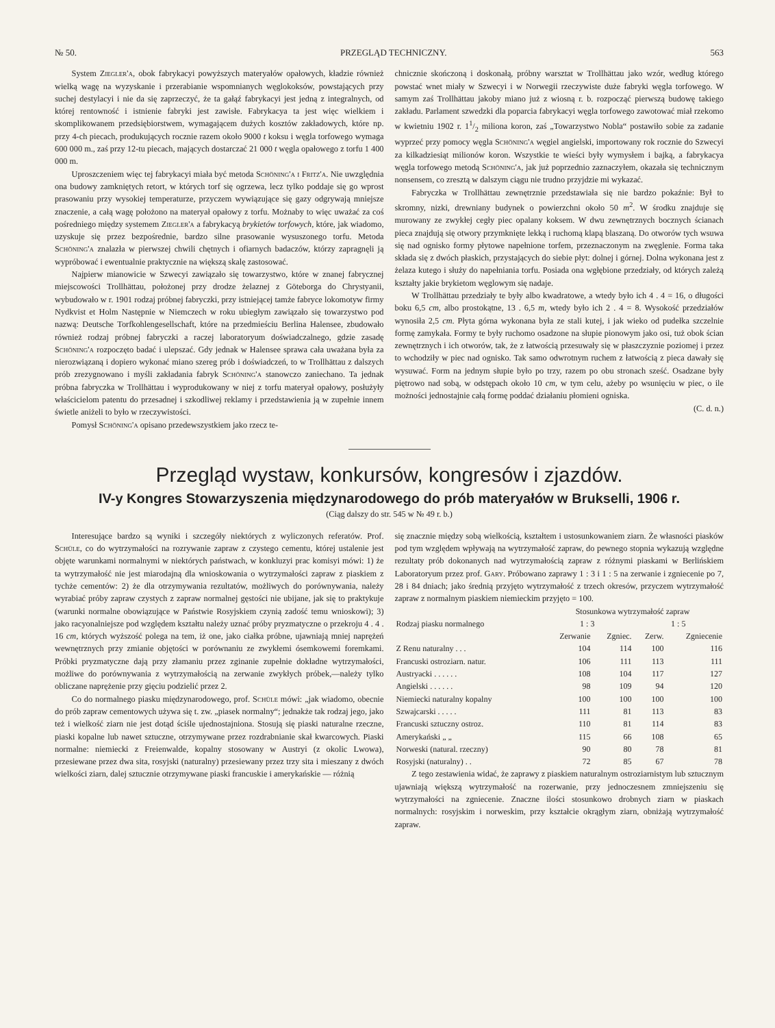№ 50. PRZEGLĄD TECHNICZNY. 563
System Ziegler'a, obok fabrykacyi powyższych materyałów opałowych, kładzie również wielką wagę na wyzyskanie i przerabianie wspomnianych węglokoksów, powstających przy suchej destylacyi i nie da się zaprzeczyć, że ta gałąź fabrykacyi jest jedną z integralnych, od której rentowność i istnienie fabryki jest zawisłe. Fabrykacya ta jest więc wielkiem i skomplikowanem przedsiębiorstwem, wymagającem dużych kosztów zakładowych, które np. przy 4-ch piecach, produkujących rocznie razem około 9000 t koksu i węgla torfowego wymaga 600 000 m., zaś przy 12-tu piecach, mających dostarczać 21 000 t węgla opałowego z torfu 1 400 000 m.
Uproszczeniem więc tej fabrykacyi miała być metoda Schöning'a i Fritz'a. Nie uwzględnia ona budowy zamkniętych retort, w których torf się ogrzewa, lecz tylko poddaje się go wprost prasowaniu przy wysokiej temperaturze, przyczem wywiązujące się gazy odgrywają mniejsze znaczenie, a całą wagę położono na materyał opałowy z torfu. Możnaby to więc uważać za coś pośredniego między systemem Ziegler'a a fabrykacyą brykietów torfowych, które, jak wiadomo, uzyskuje się przez bezpośrednie, bardzo silne prasowanie wysuszonego torfu. Metoda Schöning'a znalazła w pierwszej chwili chętnych i ofiarnych badaczów, którzy zapragnęli ją wypróbować i ewentualnie praktycznie na większą skalę zastosować.
Najpierw mianowicie w Szwecyi zawiązało się towarzystwo, które w znanej fabrycznej miejscowości Trollhättau, położonej przy drodze żelaznej z Göteborga do Chrystyanii, wybudowało w r. 1901 rodzaj próbnej fabryczki, przy istniejącej tamże fabryce lokomotyw firmy Nydkvist et Holm Następnie w Niemczech w roku ubiegłym zawiązało się towarzystwo pod nazwą: Deutsche Torfkohlengesellschaft, które na przedmieściu Berlina Halensee, zbudowało również rodzaj próbnej fabryczki a raczej laboratoryum doświadczalnego, gdzie zasadę Schöning'a rozpoczęto badać i ulepszać. Gdy jednak w Halensee sprawa cała uważana była za nierozwiązaną i dopiero wykonać miano szereg prób i doświadczeń, to w Trollhättau z dalszych prób zrezygnowano i myśli zakładania fabryk Schöning'a stanowczo zaniechano. Ta jednak próbna fabryczka w Trollhättau i wyprodukowany w niej z torfu materyał opałowy, posłużyły właścicielom patentu do przesadnej i szkodliwej reklamy i przedstawienia ją w zupełnie innem świetle aniżeli to było w rzeczywistości.
Pomysł Schöning'a opisano przedewszystkiem jako rzecz te-
chnicznie skończoną i doskonałą, próbny warsztat w Trollhättau jako wzór, według którego powstać wnet miały w Szwecyi i w Norwegii rzeczywiste duże fabryki węgla torfowego. W samym zaś Trollhättau jakoby miano już z wiosną r. b. rozpocząć pierwszą budowę takiego zakładu. Parlament szwedzki dla poparcia fabrykacyi węgla torfowego zawotować miał rzekomo w kwietniu 1902 r. 11/2 miliona koron, zaś „Towarzystwo Nobla“ postawiło sobie za zadanie wyprzeć przy pomocy węgla Schöning'a węgiel angielski, importowany rok rocznie do Szwecyi za kilkadziesiąt milionów koron. Wszystkie te wieści były wymysłem i bajką, a fabrykacya węgla torfowego metodą Schöning'a, jak już poprzednio zaznaczyłem, okazała się technicznym nonsensem, co zresztą w dalszym ciągu nie trudno przyjdzie mi wykazać.
Fabryczka w Trollhättau zewnętrznie przedstawiała się nie bardzo pokaźnie: Był to skromny, nizki, drewniany budynek o powierzchni około 50 m<sup>2</sup>. W środku znajduje się murowany ze zwykłej cegły piec opalany koksem. W dwu zewnętrznych bocznych ścianach pieca znajdują się otwory przymknięte lekką i ruchomą klapą blaszaną. Do otworów tych wsuwa się nad ognisko formy płytowe napełnione torfem, przeznaczonym na zwęglenie. Forma taka składa się z dwóch płaskich, przystających do siebie płyt: dolnej i górnej. Dolna wykonana jest z żelaza kutego i służy do napełniania torfu. Posiada ona wgłębione przedziały, od których zależą kształty jakie brykietom węglowym się nadaje.
W Trollhättau przedziały te były albo kwadratowe, a wtedy było ich 4 . 4 = 16, o długości boku 6,5 cm, albo prostokątne, 13 . 6,5 m, wtedy było ich 2 . 4 = 8. Wysokość przedziałów wynosiła 2,5 cm. Płyta górna wykonana była ze stali kutej, i jak wieko od pudełka szczelnie formę zamykała. Formy te były ruchomo osadzone na słupie pionowym jako osi, tuż obok ścian zewnętrznych i ich otworów, tak, że z łatwością przesuwały się w płaszczyznie poziomej i przez to wchodziły w piec nad ognisko. Tak samo odwrotnym ruchem z łatwością z pieca dawały się wysuwać. Form na jednym słupie było po trzy, razem po obu stronach sześć. Osadzane były piętrowo nad sobą, w odstępach około 10 cm, w tym celu, ażeby po wsunięciu w piec, o ile możności jednostajnie całą formę poddać działaniu płomieni ogniska.
(C. d. n.)
Przegląd wystaw, konkursów, kongresów i zjazdów.
IV-y Kongres Stowarzyszenia międzynarodowego do prób materyałów w Brukselli, 1906 r.
(Ciąg dalszy do str. 545 w № 49 r. b.)
Interesujące bardzo są wyniki i szczegóły niektórych z wyliczonych referatów. Prof. Schüle, co do wytrzymałości na rozrywanie zapraw z czystego cementu, której ustalenie jest objęte warunkami normalnymi w niektórych państwach, w konkluzyi prac komisyi mówi: 1) że ta wytrzymałość nie jest miarodajną dla wnioskowania o wytrzymałości zapraw z piaskiem z tychże cementów: 2) że dla otrzymywania rezultatów, możliwych do porównywania, należy wyrabiać próby zapraw czystych z zapraw normalnej gęstości nie ubijane, jak się to praktykuje (warunki normalne obowiązujące w Państwie Rosyjskiem czynią zadość temu wnioskowi); 3) jako racyonalniejsze pod względem kształtu należy uznać próby pryzmatyczne o przekroju 4 . 4 . 16 cm, których wyższość polega na tem, iż one, jako ciałka próbne, ujawniają mniej naprężeń wewnętrznych przy zmianie objętości w porównaniu ze zwykłemi ósemkowemi foremkami. Próbki pryzmatyczne dają przy złamaniu przez zginanie zupełnie dokładne wytrzymałości, możliwe do porównywania z wytrzymałością na zerwanie zwykłych próbek,—należy tylko obliczane naprężenie przy gięciu podzielić przez 2.
Co do normalnego piasku międzynarodowego, prof. Schüle mówi: „jak wiadomo, obecnie do prób zapraw cementowych używa się t. zw. „piasek normalny“; jednakże tak rodzaj jego, jako też i wielkość ziarn nie jest dotąd ściśle ujednostajniona. Stosują się piaski naturalne rzeczne, piaski kopalne lub nawet sztuczne, otrzymywane przez rozdrabnianie skał kwarcowych. Piaski normalne: niemiecki z Freienwalde, kopalny stosowany w Austryi (z okolic Lwowa), przesiewane przez dwa sita, rosyjski (naturalny) przesiewany przez trzy sita i mieszany z dwóch wielkości ziarn, dalej sztucznie otrzymywane piaski francuskie i amerykańskie — różnią
się znacznie między sobą wielkością, kształtem i ustosunkowaniem ziarn. Że własności piasków pod tym względem wpływają na wytrzymałość zapraw, do pewnego stopnia wykazują względne rezultaty prób dokonanych nad wytrzymałością zapraw z różnymi piaskami w Berlińskiem Laboratoryum przez prof. Gary. Próbowano zaprawy 1 : 3 i 1 : 5 na zerwanie i zgniecenie po 7, 28 i 84 dniach; jako średnią przyjęto wytrzymałość z trzech okresów, przyczem wytrzymałość zapraw z normalnym piaskiem niemieckim przyjęto = 100.
| | Stosunkowa wytrzymałość zapraw | | | |
| --- | --- | --- | --- | --- |
| Rodzaj piasku normalnego | 1 : 3 | | 1 : 5 | |
| | Zerwanie | Zgniec. | Zerw. | Zgniecenie |
| Z Renu naturalny . . . | 104 | 114 | 100 | 116 |
| Francuski ostroziarn. natur. | 106 | 111 | 113 | 111 |
| Austryacki . . . . . . | 108 | 104 | 117 | 127 |
| Angielski . . . . . . | 98 | 109 | 94 | 120 |
| Niemiecki naturalny kopalny | 100 | 100 | 100 | 100 |
| Szwajcarski . . . . . | 111 | 81 | 113 | 83 |
| Francuski sztuczny ostroz. | 110 | 81 | 114 | 83 |
| Amerykański „ „ | 115 | 66 | 108 | 65 |
| Norweski (natural. rzeczny) | 90 | 80 | 78 | 81 |
| Rosyjski (naturalny) . . | 72 | 85 | 67 | 78 |
Z tego zestawienia widać, że zaprawy z piaskiem naturalnym ostroziarnistym lub sztucznym ujawniają większą wytrzymałość na rozerwanie, przy jednoczesnem zmniejszeniu się wytrzymałości na zgniecenie. Znaczne ilości stosunkowo drobnych ziarn w piaskach normalnych: rosyjskim i norweskim, przy kształcie okrągłym ziarn, obniżają wytrzymałość zapraw.